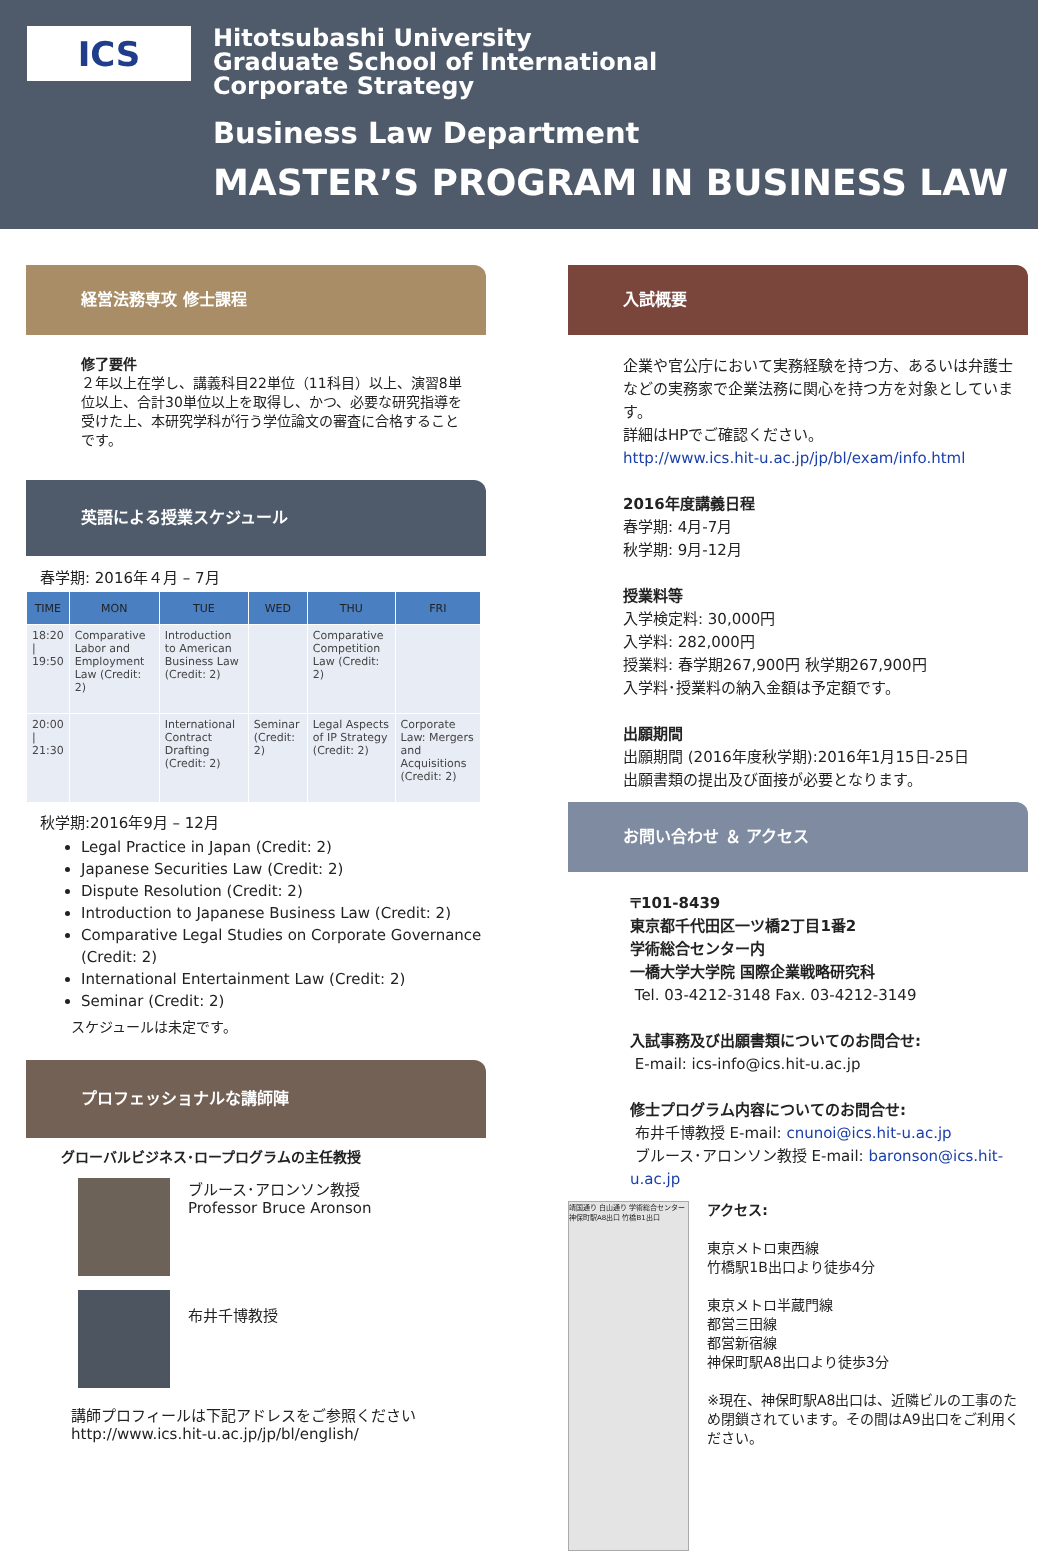ICS
Hitotsubashi University
Graduate School of International
Corporate Strategy
Business Law Department
MASTER’S PROGRAM IN BUSINESS LAW
経営法務専攻 修士課程
修了要件
２年以上在学し、講義科目22単位（11科目）以上、演習8単位以上、合計30単位以上を取得し、かつ、必要な研究指導を受けた上、本研究学科が行う学位論文の審査に合格することです。
英語による授業スケジュール
春学期: 2016年４月 – 7月
| TIME | MON | TUE | WED | THU | FRI |
| --- | --- | --- | --- | --- | --- |
| 18:20 / 19:50 | Comparative Labor and Employment Law (Credit: 2) | Introduction to American Business Law (Credit: 2) | | Comparative Competition Law (Credit: 2) | |
| 20:00 / 21:30 | | International Contract Drafting (Credit: 2) | Seminar (Credit: 2) | Legal Aspects of IP Strategy (Credit: 2) | Corporate Law: Mergers and Acquisitions (Credit: 2) |
秋学期:2016年9月 – 12月
Legal Practice in Japan (Credit: 2)
Japanese Securities Law (Credit: 2)
Dispute Resolution (Credit: 2)
Introduction to Japanese Business Law (Credit: 2)
Comparative Legal Studies on Corporate Governance (Credit: 2)
International Entertainment Law (Credit: 2)
Seminar (Credit: 2)
スケジュールは未定です。
プロフェッショナルな講師陣
グローバルビジネス･ロープログラムの主任教授
ブルース･アロンソン教授
Professor Bruce Aronson
布井千博教授
講師プロフィールは下記アドレスをご参照ください
http://www.ics.hit-u.ac.jp/jp/bl/english/
入試概要
企業や官公庁において実務経験を持つ方、あるいは弁護士などの実務家で企業法務に関心を持つ方を対象としています。
詳細はHPでご確認ください。
http://www.ics.hit-u.ac.jp/jp/bl/exam/info.html
2016年度講義日程
春学期: 4月-7月
秋学期: 9月-12月
授業料等
入学検定料: 30,000円
入学料: 282,000円
授業料: 春学期267,900円 秋学期267,900円
入学料･授業料の納入金額は予定額です。
出願期間
出願期間 (2016年度秋学期):2016年1月15日-25日
出願書類の提出及び面接が必要となります。
お問い合わせ ＆ アクセス
〒101-8439
東京都千代田区一ツ橋2丁目1番2
学術総合センター内
一橋大学大学院 国際企業戦略研究科
Tel. 03-4212-3148 Fax. 03-4212-3149
入試事務及び出願書類についてのお問合せ:
E-mail: ics-info@ics.hit-u.ac.jp
修士プログラム内容についてのお問合せ:
布井千博教授 E-mail: cnunoi@ics.hit-u.ac.jp
ブルース･アロンソン教授 E-mail: baronson@ics.hit-u.ac.jp
靖国通り 白山通り 学術総合センター 神保町駅A8出口 竹橋B1出口
アクセス:
東京メトロ東西線
竹橋駅1B出口より徒歩4分
東京メトロ半蔵門線
都営三田線
都営新宿線
神保町駅A8出口より徒歩3分
※現在、神保町駅A8出口は、近隣ビルの工事のため閉鎖されています。その間はA9出口をご利用ください。